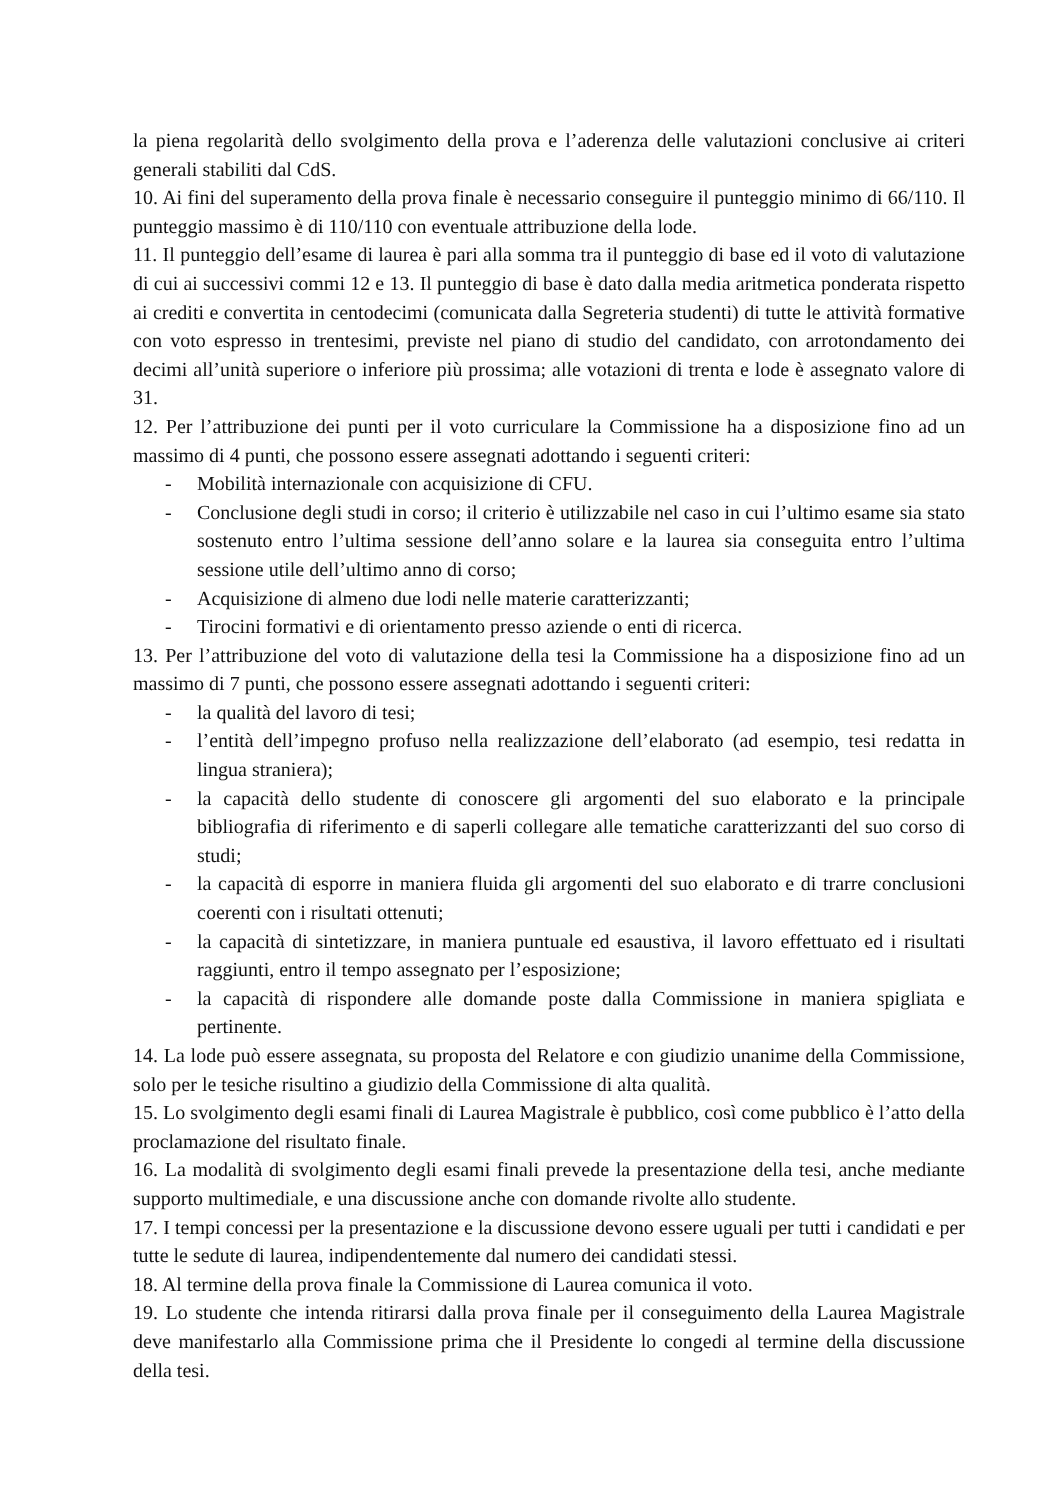la piena regolarità dello svolgimento della prova e l’aderenza delle valutazioni conclusive ai criteri generali stabiliti dal CdS.
10. Ai fini del superamento della prova finale è necessario conseguire il punteggio minimo di 66/110. Il punteggio massimo è di 110/110 con eventuale attribuzione della lode.
11. Il punteggio dell’esame di laurea è pari alla somma tra il punteggio di base ed il voto di valutazione di cui ai successivi commi 12 e 13. Il punteggio di base è dato dalla media aritmetica ponderata rispetto ai crediti e convertita in centodecimi (comunicata dalla Segreteria studenti) di tutte le attività formative con voto espresso in trentesimi, previste nel piano di studio del candidato, con arrotondamento dei decimi all’unità superiore o inferiore più prossima; alle votazioni di trenta e lode è assegnato valore di 31.
12. Per l’attribuzione dei punti per il voto curriculare la Commissione ha a disposizione fino ad un massimo di 4 punti, che possono essere assegnati adottando i seguenti criteri:
- Mobilità internazionale con acquisizione di CFU.
- Conclusione degli studi in corso; il criterio è utilizzabile nel caso in cui l’ultimo esame sia stato sostenuto entro l’ultima sessione dell’anno solare e la laurea sia conseguita entro l’ultima sessione utile dell’ultimo anno di corso;
- Acquisizione di almeno due lodi nelle materie caratterizzanti;
- Tirocini formativi e di orientamento presso aziende o enti di ricerca.
13. Per l’attribuzione del voto di valutazione della tesi la Commissione ha a disposizione fino ad un massimo di 7 punti, che possono essere assegnati adottando i seguenti criteri:
- la qualità del lavoro di tesi;
- l’entità dell’impegno profuso nella realizzazione dell’elaborato (ad esempio, tesi redatta in lingua straniera);
- la capacità dello studente di conoscere gli argomenti del suo elaborato e la principale bibliografia di riferimento e di saperli collegare alle tematiche caratterizzanti del suo corso di studi;
- la capacità di esporre in maniera fluida gli argomenti del suo elaborato e di trarre conclusioni coerenti con i risultati ottenuti;
- la capacità di sintetizzare, in maniera puntuale ed esaustiva, il lavoro effettuato ed i risultati raggiunti, entro il tempo assegnato per l’esposizione;
- la capacità di rispondere alle domande poste dalla Commissione in maniera spigliata e pertinente.
14. La lode può essere assegnata, su proposta del Relatore e con giudizio unanime della Commissione, solo per le tesiche risultino a giudizio della Commissione di alta qualità.
15. Lo svolgimento degli esami finali di Laurea Magistrale è pubblico, così come pubblico è l’atto della proclamazione del risultato finale.
16. La modalità di svolgimento degli esami finali prevede la presentazione della tesi, anche mediante supporto multimediale, e una discussione anche con domande rivolte allo studente.
17. I tempi concessi per la presentazione e la discussione devono essere uguali per tutti i candidati e per tutte le sedute di laurea, indipendentemente dal numero dei candidati stessi.
18. Al termine della prova finale la Commissione di Laurea comunica il voto.
19. Lo studente che intenda ritirarsi dalla prova finale per il conseguimento della Laurea Magistrale deve manifestarlo alla Commissione prima che il Presidente lo congedi al termine della discussione della tesi.